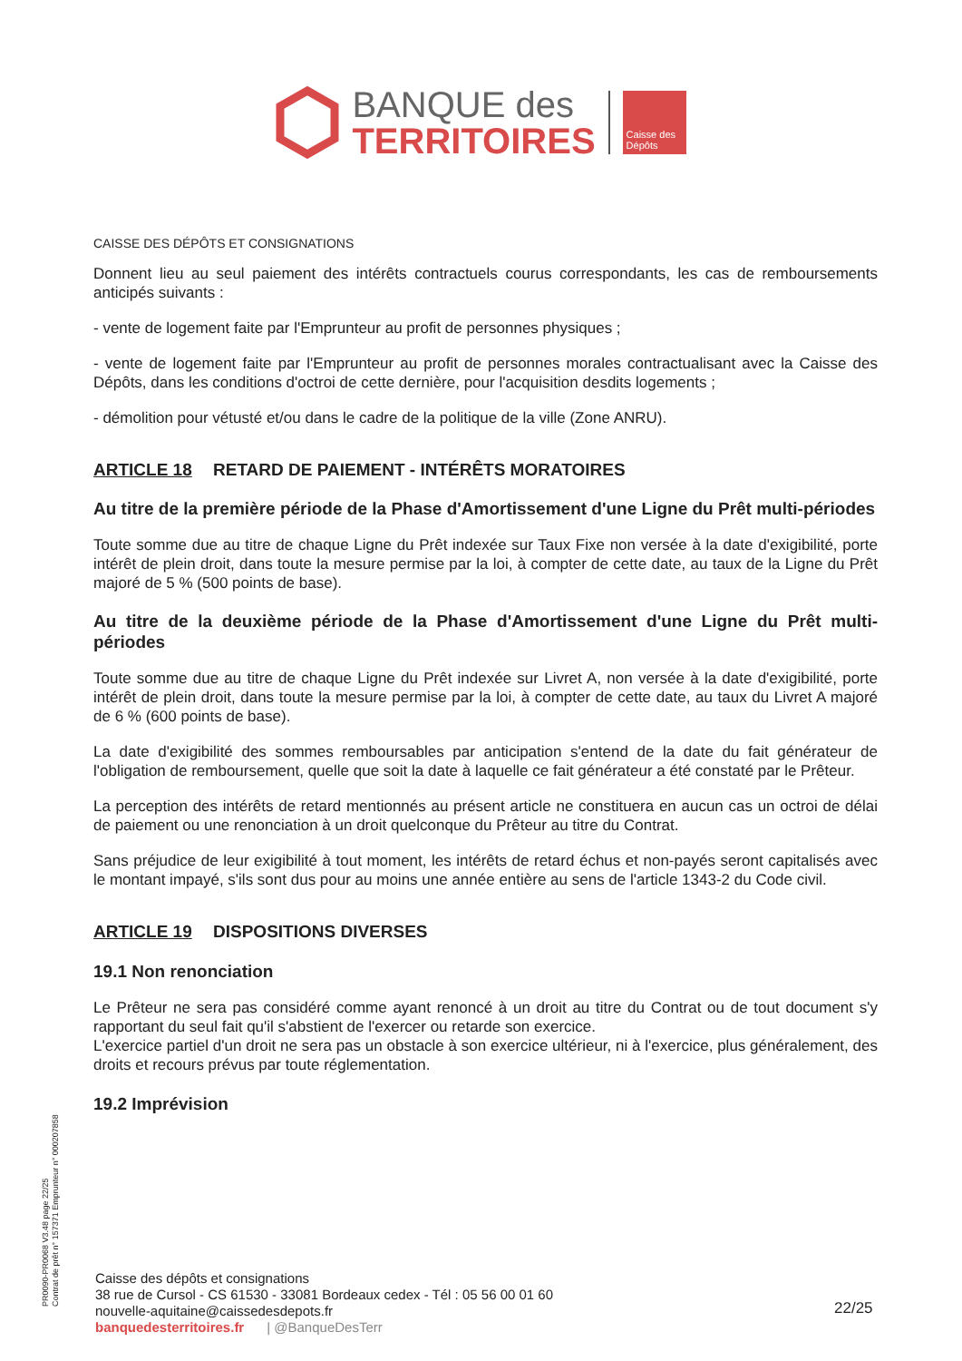BANQUE des
TERRITOIRES
Caisse des Dépôts
CAISSE DES DÉPÔTS ET CONSIGNATIONS
Donnent lieu au seul paiement des intérêts contractuels courus correspondants, les cas de remboursements anticipés suivants :
- vente de logement faite par l'Emprunteur au profit de personnes physiques ;
- vente de logement faite par l'Emprunteur au profit de personnes morales contractualisant avec la Caisse des Dépôts, dans les conditions d'octroi de cette dernière, pour l'acquisition desdits logements ;
- démolition pour vétusté et/ou dans le cadre de la politique de la ville (Zone ANRU).
ARTICLE 18 RETARD DE PAIEMENT - INTÉRÊTS MORATOIRES
Au titre de la première période de la Phase d'Amortissement d'une Ligne du Prêt multi-périodes
Toute somme due au titre de chaque Ligne du Prêt indexée sur Taux Fixe non versée à la date d'exigibilité, porte intérêt de plein droit, dans toute la mesure permise par la loi, à compter de cette date, au taux de la Ligne du Prêt majoré de 5 % (500 points de base).
Au titre de la deuxième période de la Phase d'Amortissement d'une Ligne du Prêt multi-périodes
Toute somme due au titre de chaque Ligne du Prêt indexée sur Livret A, non versée à la date d'exigibilité, porte intérêt de plein droit, dans toute la mesure permise par la loi, à compter de cette date, au taux du Livret A majoré de 6 % (600 points de base).
La date d'exigibilité des sommes remboursables par anticipation s'entend de la date du fait générateur de l'obligation de remboursement, quelle que soit la date à laquelle ce fait générateur a été constaté par le Prêteur.
La perception des intérêts de retard mentionnés au présent article ne constituera en aucun cas un octroi de délai de paiement ou une renonciation à un droit quelconque du Prêteur au titre du Contrat.
Sans préjudice de leur exigibilité à tout moment, les intérêts de retard échus et non-payés seront capitalisés avec le montant impayé, s'ils sont dus pour au moins une année entière au sens de l'article 1343-2 du Code civil.
ARTICLE 19 DISPOSITIONS DIVERSES
19.1 Non renonciation
Le Prêteur ne sera pas considéré comme ayant renoncé à un droit au titre du Contrat ou de tout document s'y rapportant du seul fait qu'il s'abstient de l'exercer ou retarde son exercice.
L'exercice partiel d'un droit ne sera pas un obstacle à son exercice ultérieur, ni à l'exercice, plus généralement, des droits et recours prévus par toute réglementation.
19.2 Imprévision
PR0090-PR0068 V3.48 page 22/25
Contrat de prêt n° 157371 Emprunteur n° 000207858
Caisse des dépôts et consignations
38 rue de Cursol - CS 61530 - 33081 Bordeaux cedex - Tél : 05 56 00 01 60
nouvelle-aquitaine@caissedesdepots.fr
banquedesterritoires.fr | @BanqueDesTerr
22/25